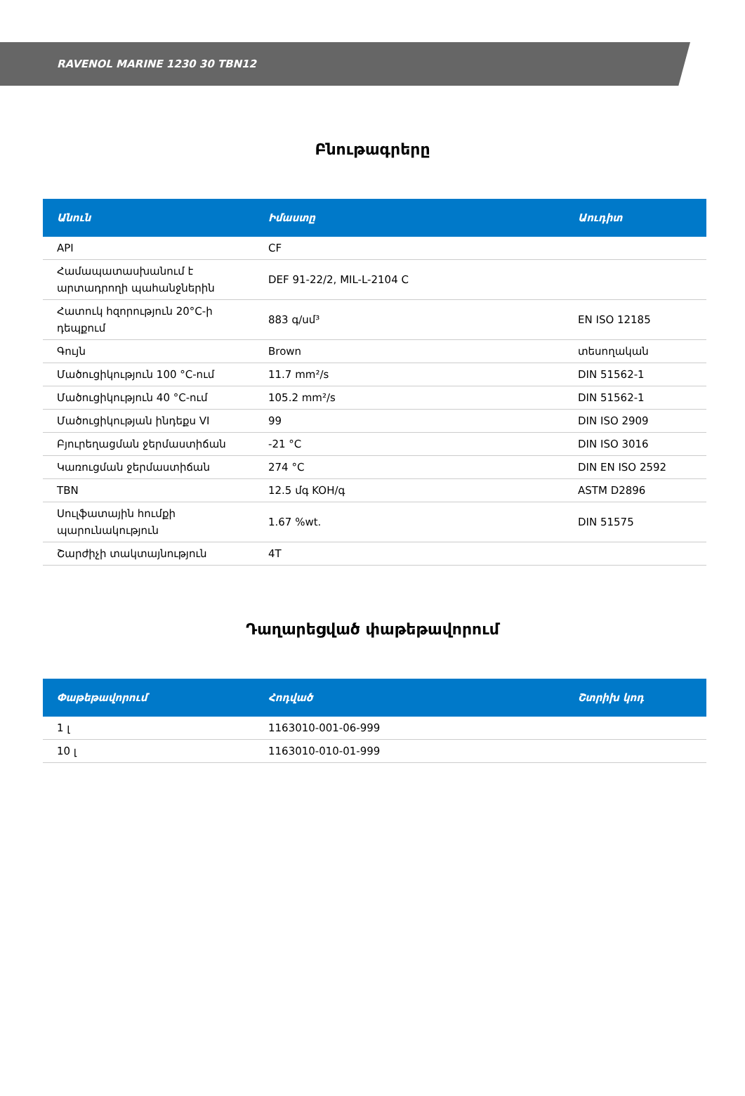RAVENOL MARINE 1230 30 TBN12
Բնութագրերը
| Անուն | Իմաստը | Աուդիտ |
| --- | --- | --- |
| API | CF | |
| Համապատասխանում է արտադրողի պահանջներին | DEF 91-22/2, MIL-L-2104 C | |
| Հատուկ հզորություն 20°C-ի դեպքում | 883 գ/սմ³ | EN ISO 12185 |
| Գույն | Brown | տեսողական |
| Մածուցիկություն 100 °C-ում | 11.7 mm²/s | DIN 51562-1 |
| Մածուցիկություն 40 °C-ում | 105.2 mm²/s | DIN 51562-1 |
| Մածուցիկության ինդեքս VI | 99 | DIN ISO 2909 |
| Բյուրեղացման ջերմաստիճան | -21 °C | DIN ISO 3016 |
| Կառուցման ջերմաստիճան | 274 °C | DIN EN ISO 2592 |
| TBN | 12.5 մգ KOH/գ | ASTM D2896 |
| Սուլֆատային հումքի պարունակություն | 1.67 %wt. | DIN 51575 |
| Շարժիչի տակտայնություն | 4T | |
Դաղարեցված փաթեթավորում
| Փաթեթավորում | Հոդված | Շտրիխ կոդ |
| --- | --- | --- |
| 1 լ | 1163010-001-06-999 | |
| 10 լ | 1163010-010-01-999 | |